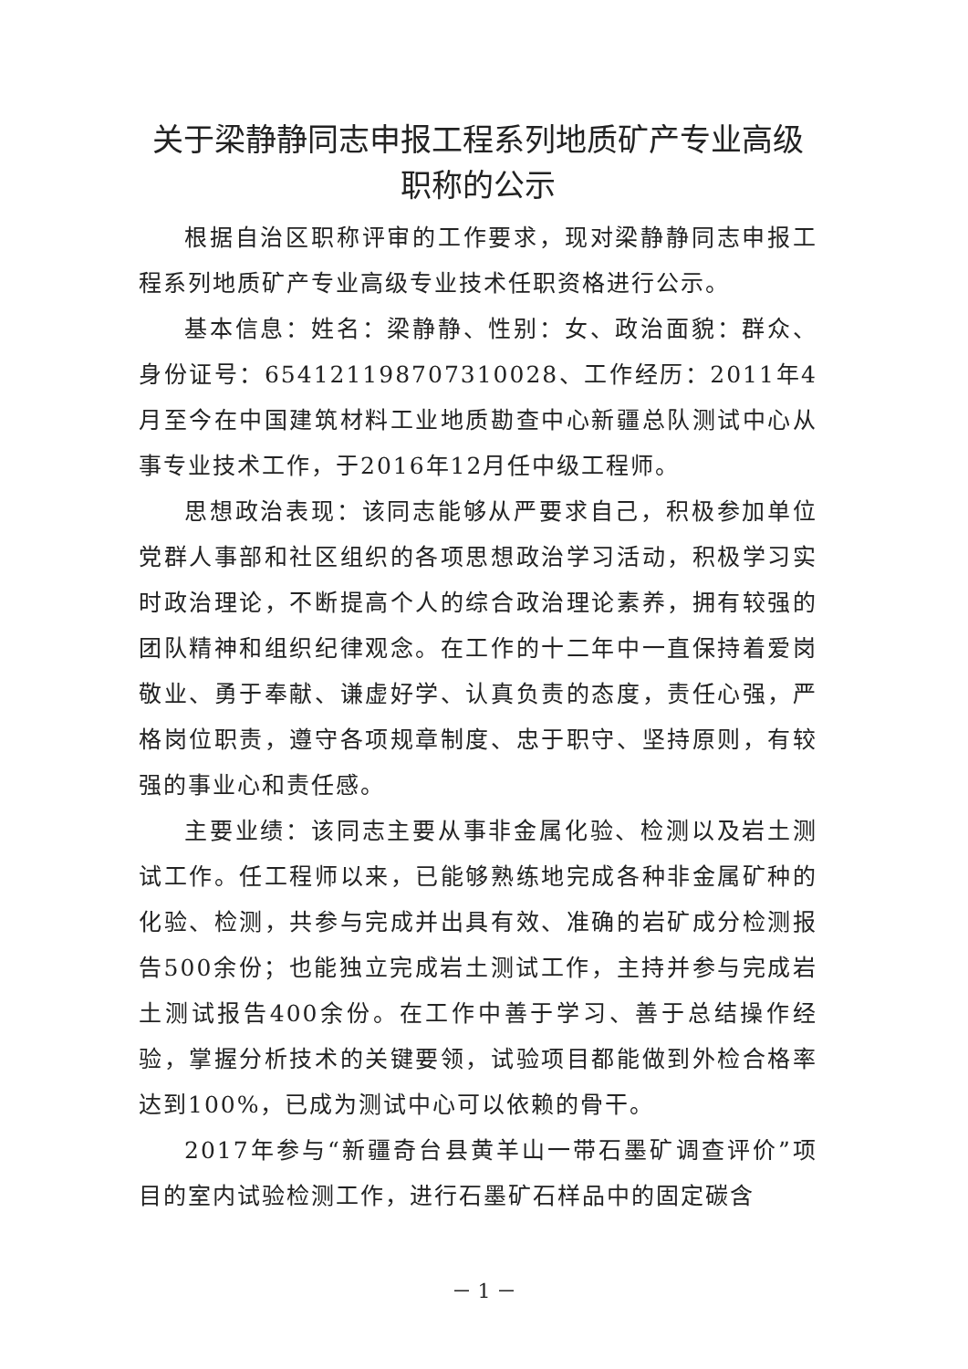关于梁静静同志申报工程系列地质矿产专业高级职称的公示
根据自治区职称评审的工作要求，现对梁静静同志申报工程系列地质矿产专业高级专业技术任职资格进行公示。
基本信息：姓名：梁静静、性别：女、政治面貌：群众、身份证号：654121198707310028、工作经历：2011年4月至今在中国建筑材料工业地质勘查中心新疆总队测试中心从事专业技术工作，于2016年12月任中级工程师。
思想政治表现：该同志能够从严要求自己，积极参加单位党群人事部和社区组织的各项思想政治学习活动，积极学习实时政治理论，不断提高个人的综合政治理论素养，拥有较强的团队精神和组织纪律观念。在工作的十二年中一直保持着爱岗敬业、勇于奉献、谦虚好学、认真负责的态度，责任心强，严格岗位职责，遵守各项规章制度、忠于职守、坚持原则，有较强的事业心和责任感。
主要业绩：该同志主要从事非金属化验、检测以及岩土测试工作。任工程师以来，已能够熟练地完成各种非金属矿种的化验、检测，共参与完成并出具有效、准确的岩矿成分检测报告500余份；也能独立完成岩土测试工作，主持并参与完成岩土测试报告400余份。在工作中善于学习、善于总结操作经验，掌握分析技术的关键要领，试验项目都能做到外检合格率达到100%，已成为测试中心可以依赖的骨干。
2017年参与“新疆奇台县黄羊山一带石墨矿调查评价”项目的室内试验检测工作，进行石墨矿石样品中的固定碳含
－ 1 －